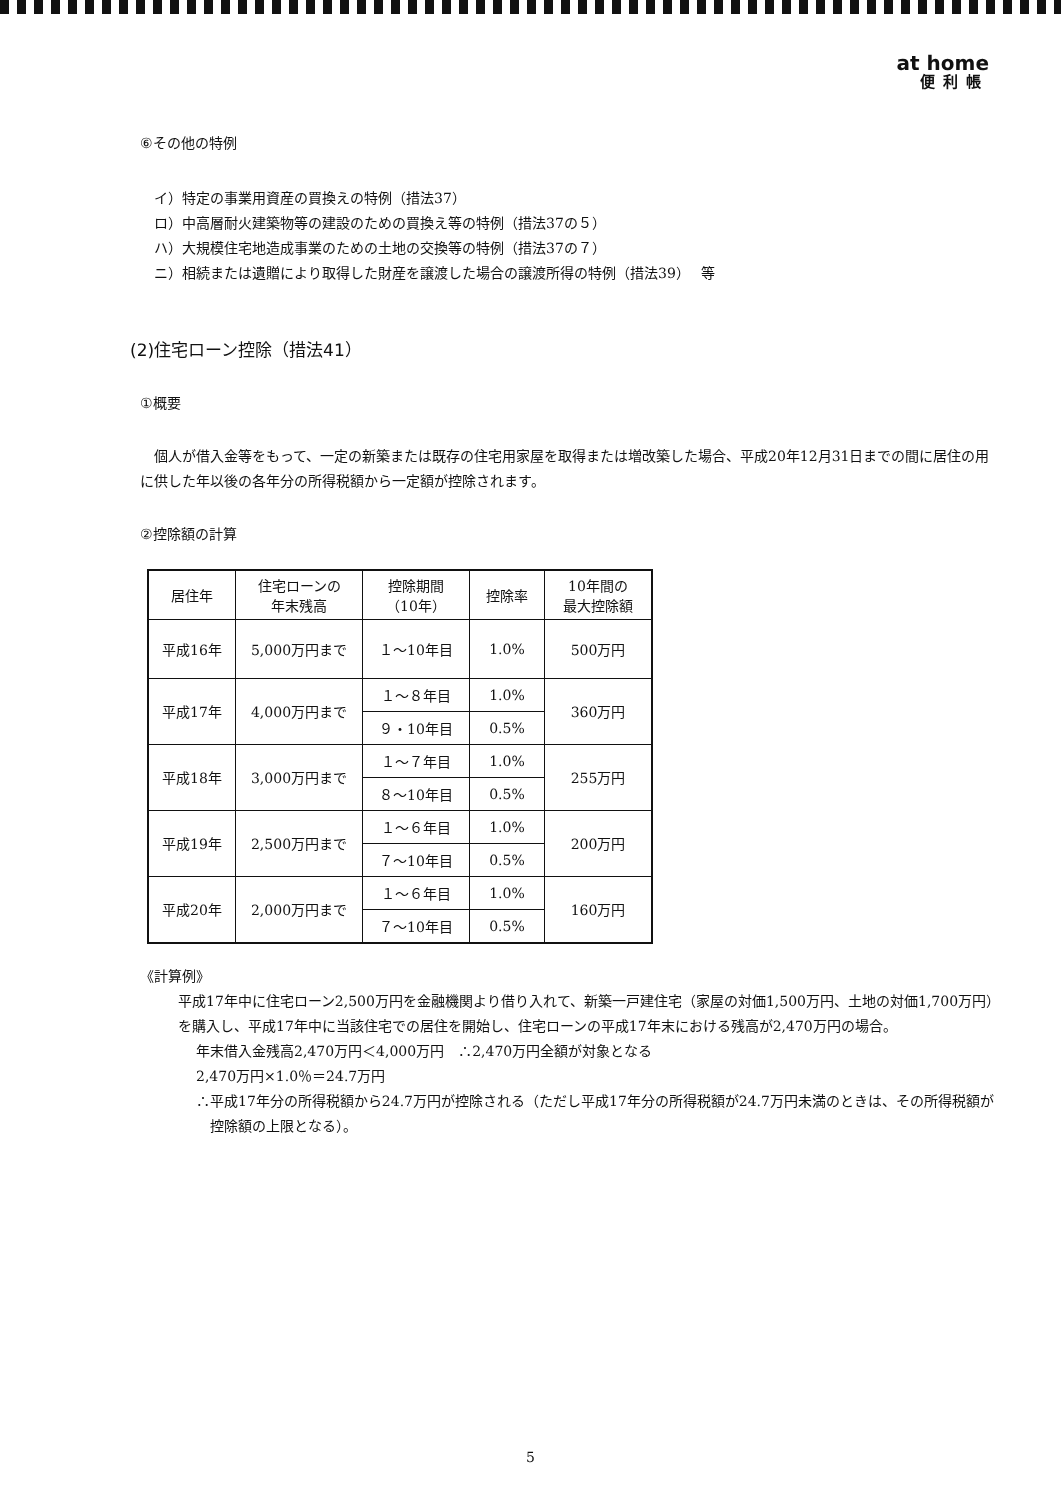at home
便利帳
⑥その他の特例
イ）特定の事業用資産の買換えの特例（措法37）
ロ）中高層耐火建築物等の建設のための買換え等の特例（措法37の５）
ハ）大規模住宅地造成事業のための土地の交換等の特例（措法37の７）
ニ）相続または遺贈により取得した財産を譲渡した場合の譲渡所得の特例（措法39）　 等
(2)住宅ローン控除（措法41）
①概要
個人が借入金等をもって、一定の新築または既存の住宅用家屋を取得または増改築した場合、平成20年12月31日までの間に居住の用に供した年以後の各年分の所得税額から一定額が控除されます。
②控除額の計算
| 居住年 | 住宅ローンの 年末残高 | 控除期間 （10年） | 控除率 | 10年間の 最大控除額 |
| --- | --- | --- | --- | --- |
| 平成16年 | 5,000万円まで | １～10年目 | 1.0% | 500万円 |
| 平成17年 | 4,000万円まで | １～８年目 | 1.0% | 360万円 |
| | | ９・10年目 | 0.5% | |
| 平成18年 | 3,000万円まで | １～７年目 | 1.0% | 255万円 |
| | | ８～10年目 | 0.5% | |
| 平成19年 | 2,500万円まで | １～６年目 | 1.0% | 200万円 |
| | | ７～10年目 | 0.5% | |
| 平成20年 | 2,000万円まで | １～６年目 | 1.0% | 160万円 |
| | | ７～10年目 | 0.5% | |
《計算例》
平成17年中に住宅ローン2,500万円を金融機関より借り入れて、新築一戸建住宅（家屋の対価1,500万円、土地の対価1,700万円）を購入し、平成17年中に当該住宅での居住を開始し、住宅ローンの平成17年末における残高が2,470万円の場合。
年末借入金残高2,470万円＜4,000万円　∴2,470万円全額が対象となる
2,470万円×1.0％＝24.7万円
∴平成17年分の所得税額から24.7万円が控除される（ただし平成17年分の所得税額が24.7万円未満のときは、その所得税額が控除額の上限となる）。
5